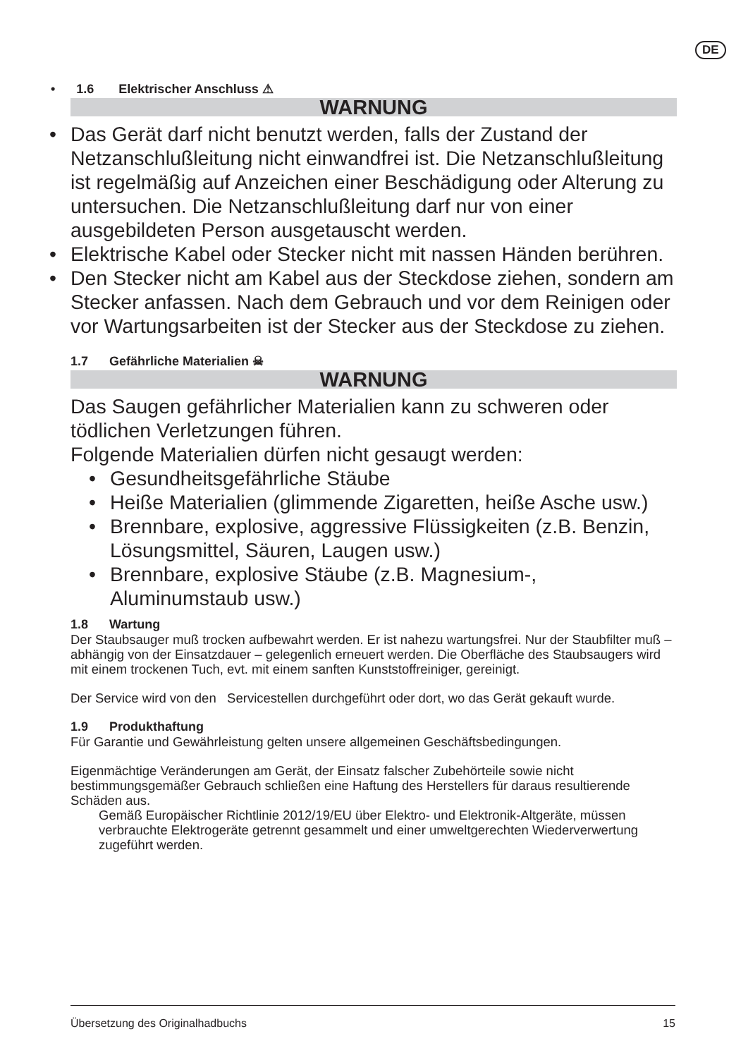DE
• 1.6 Elektrischer Anschluss ⚠
WARNUNG
•Das Gerät darf nicht benutzt werden, falls der Zustand der Netzanschlußleitung nicht einwandfrei ist. Die Netzanschlußleitung ist regelmäßig auf Anzeichen einer Beschädigung oder Alterung zu untersuchen. Die Netzanschlußleitung darf nur von einer ausgebildeten Person ausgetauscht werden.
•Elektrische Kabel oder Stecker nicht mit nassen Händen berühren.
•Den Stecker nicht am Kabel aus der Steckdose ziehen, sondern am Stecker anfassen. Nach dem Gebrauch und vor dem Reinigen oder vor Wartungsarbeiten ist der Stecker aus der Steckdose zu ziehen.
1.7 Gefährliche Materialien ☠
WARNUNG
Das Saugen gefährlicher Materialien kann zu schweren oder tödlichen Verletzungen führen.
Folgende Materialien dürfen nicht gesaugt werden:
•Gesundheitsgefährliche Stäube
•Heiße Materialien (glimmende Zigaretten, heiße Asche usw.)
•Brennbare, explosive, aggressive Flüssigkeiten (z.B. Benzin, Lösungsmittel, Säuren, Laugen usw.)
•Brennbare, explosive Stäube (z.B. Magnesium-, Aluminumstaub usw.)
1.8 Wartung
Der Staubsauger muß trocken aufbewahrt werden. Er ist nahezu wartungsfrei. Nur der Staubfilter muß – abhängig von der Einsatzdauer – gelegenlich erneuert werden. Die Oberfläche des Staubsaugers wird mit einem trockenen Tuch, evt. mit einem sanften Kunststoffreiniger, gereinigt.
Der Service wird von den Servicestellen durchgeführt oder dort, wo das Gerät gekauft wurde.
1.9 Produkthaftung
Für Garantie und Gewährleistung gelten unsere allgemeinen Geschäftsbedingungen.
Eigenmächtige Veränderungen am Gerät, der Einsatz falscher Zubehörteile sowie nicht bestimmungsgemäßer Gebrauch schließen eine Haftung des Herstellers für daraus resultierende Schäden aus.
Gemäß Europäischer Richtlinie 2012/19/EU über Elektro- und Elektronik-Altgeräte, müssen verbrauchte Elektrogeräte getrennt gesammelt und einer umweltgerechten Wiederverwertung zugeführt werden.
Übersetzung des Originalhadbuchs 15